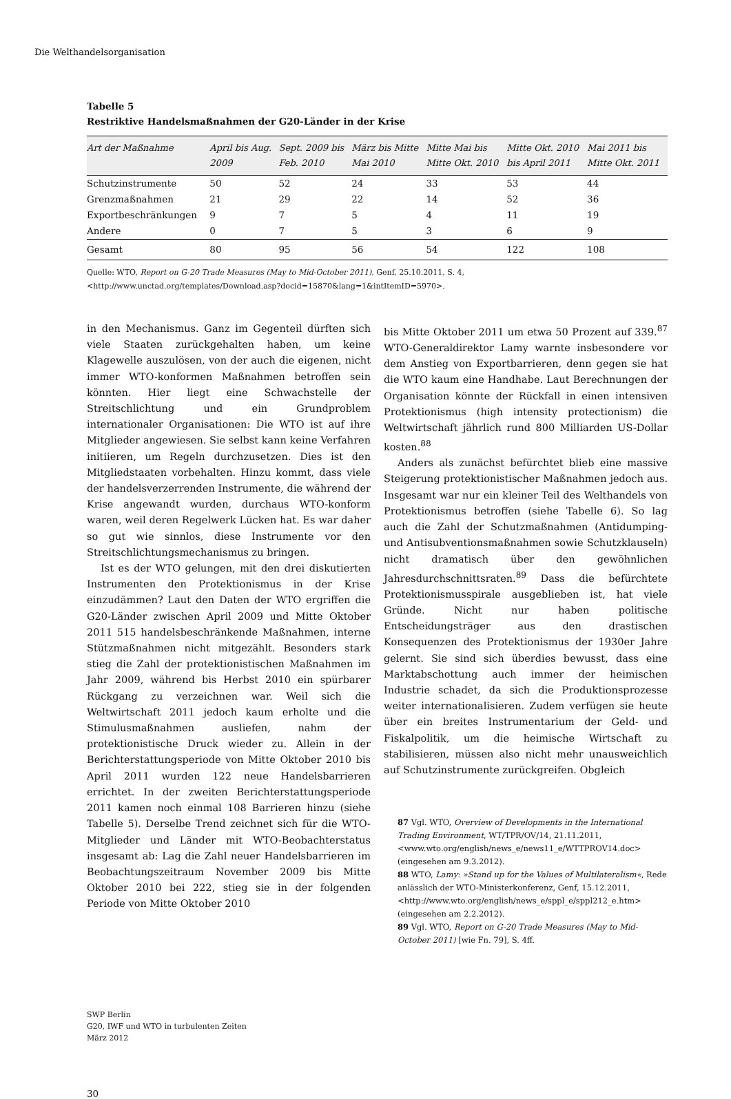Die Welthandelsorganisation
Tabelle 5
Restriktive Handelsmaßnahmen der G20-Länder in der Krise
| Art der Maßnahme | April bis Aug. 2009 | Sept. 2009 bis Feb. 2010 | März bis Mitte Mai 2010 | Mitte Mai bis Mitte Okt. 2010 | Mitte Okt. 2010 bis April 2011 | Mai 2011 bis Mitte Okt. 2011 |
| --- | --- | --- | --- | --- | --- | --- |
| Schutzinstrumente | 50 | 52 | 24 | 33 | 53 | 44 |
| Grenzmaßnahmen | 21 | 29 | 22 | 14 | 52 | 36 |
| Exportbeschränkungen | 9 | 7 | 5 | 4 | 11 | 19 |
| Andere | 0 | 7 | 5 | 3 | 6 | 9 |
| Gesamt | 80 | 95 | 56 | 54 | 122 | 108 |
Quelle: WTO, Report on G-20 Trade Measures (May to Mid-October 2011), Genf, 25.10.2011, S. 4,
<http://www.unctad.org/templates/Download.asp?docid=15870&lang=1&intItemID=5970>.
in den Mechanismus. Ganz im Gegenteil dürften sich viele Staaten zurückgehalten haben, um keine Klagewelle auszulösen, von der auch die eigenen, nicht immer WTO-konformen Maßnahmen betroffen sein könnten. Hier liegt eine Schwachstelle der Streitschlichtung und ein Grundproblem internationaler Organisationen: Die WTO ist auf ihre Mitglieder angewiesen. Sie selbst kann keine Verfahren initiieren, um Regeln durchzusetzen. Dies ist den Mitgliedstaaten vorbehalten. Hinzu kommt, dass viele der handelsverzerrenden Instrumente, die während der Krise angewandt wurden, durchaus WTO-konform waren, weil deren Regelwerk Lücken hat. Es war daher so gut wie sinnlos, diese Instrumente vor den Streitschlichtungsmechanismus zu bringen.
Ist es der WTO gelungen, mit den drei diskutierten Instrumenten den Protektionismus in der Krise einzudämmen? Laut den Daten der WTO ergriffen die G20-Länder zwischen April 2009 und Mitte Oktober 2011 515 handelsbeschränkende Maßnahmen, interne Stützmaßnahmen nicht mitgezählt. Besonders stark stieg die Zahl der protektionistischen Maßnahmen im Jahr 2009, während bis Herbst 2010 ein spürbarer Rückgang zu verzeichnen war. Weil sich die Weltwirtschaft 2011 jedoch kaum erholte und die Stimulusmaßnahmen ausliefen, nahm der protektionistische Druck wieder zu. Allein in der Berichterstattungsperiode von Mitte Oktober 2010 bis April 2011 wurden 122 neue Handelsbarrieren errichtet. In der zweiten Berichterstattungsperiode 2011 kamen noch einmal 108 Barrieren hinzu (siehe Tabelle 5). Derselbe Trend zeichnet sich für die WTO-Mitglieder und Länder mit WTO-Beobachterstatus insgesamt ab: Lag die Zahl neuer Handelsbarrieren im Beobachtungszeitraum November 2009 bis Mitte Oktober 2010 bei 222, stieg sie in der folgenden Periode von Mitte Oktober 2010
bis Mitte Oktober 2011 um etwa 50 Prozent auf 339.<sup>87</sup> WTO-Generaldirektor Lamy warnte insbesondere vor dem Anstieg von Exportbarrieren, denn gegen sie hat die WTO kaum eine Handhabe. Laut Berechnungen der Organisation könnte der Rückfall in einen intensiven Protektionismus (high intensity protectionism) die Weltwirtschaft jährlich rund 800 Milliarden US-Dollar kosten.<sup>88</sup>
Anders als zunächst befürchtet blieb eine massive Steigerung protektionistischer Maßnahmen jedoch aus. Insgesamt war nur ein kleiner Teil des Welthandels von Protektionismus betroffen (siehe Tabelle 6). So lag auch die Zahl der Schutzmaßnahmen (Antidumping- und Antisubventionsmaßnahmen sowie Schutzklauseln) nicht dramatisch über den gewöhnlichen Jahresdurchschnittsraten.<sup>89</sup> Dass die befürchtete Protektionismusspirale ausgeblieben ist, hat viele Gründe. Nicht nur haben politische Entscheidungsträger aus den drastischen Konsequenzen des Protektionismus der 1930er Jahre gelernt. Sie sind sich überdies bewusst, dass eine Marktabschottung auch immer der heimischen Industrie schadet, da sich die Produktionsprozesse weiter internationalisieren. Zudem verfügen sie heute über ein breites Instrumentarium der Geld- und Fiskalpolitik, um die heimische Wirtschaft zu stabilisieren, müssen also nicht mehr unausweichlich auf Schutzinstrumente zurückgreifen. Obgleich
87 Vgl. WTO, Overview of Developments in the International Trading Environment, WT/TPR/OV/14, 21.11.2011, <www.wto.org/english/news_e/news11_e/WTTPROV14.doc> (eingesehen am 9.3.2012).
88 WTO, Lamy: »Stand up for the Values of Multilateralism«, Rede anlässlich der WTO-Ministerkonferenz, Genf, 15.12.2011, <http://www.wto.org/english/news_e/sppl_e/sppl212_e.htm> (eingesehen am 2.2.2012).
89 Vgl. WTO, Report on G-20 Trade Measures (May to Mid-October 2011) [wie Fn. 79], S. 4ff.
SWP Berlin
G20, IWF und WTO in turbulenten Zeiten
März 2012
30